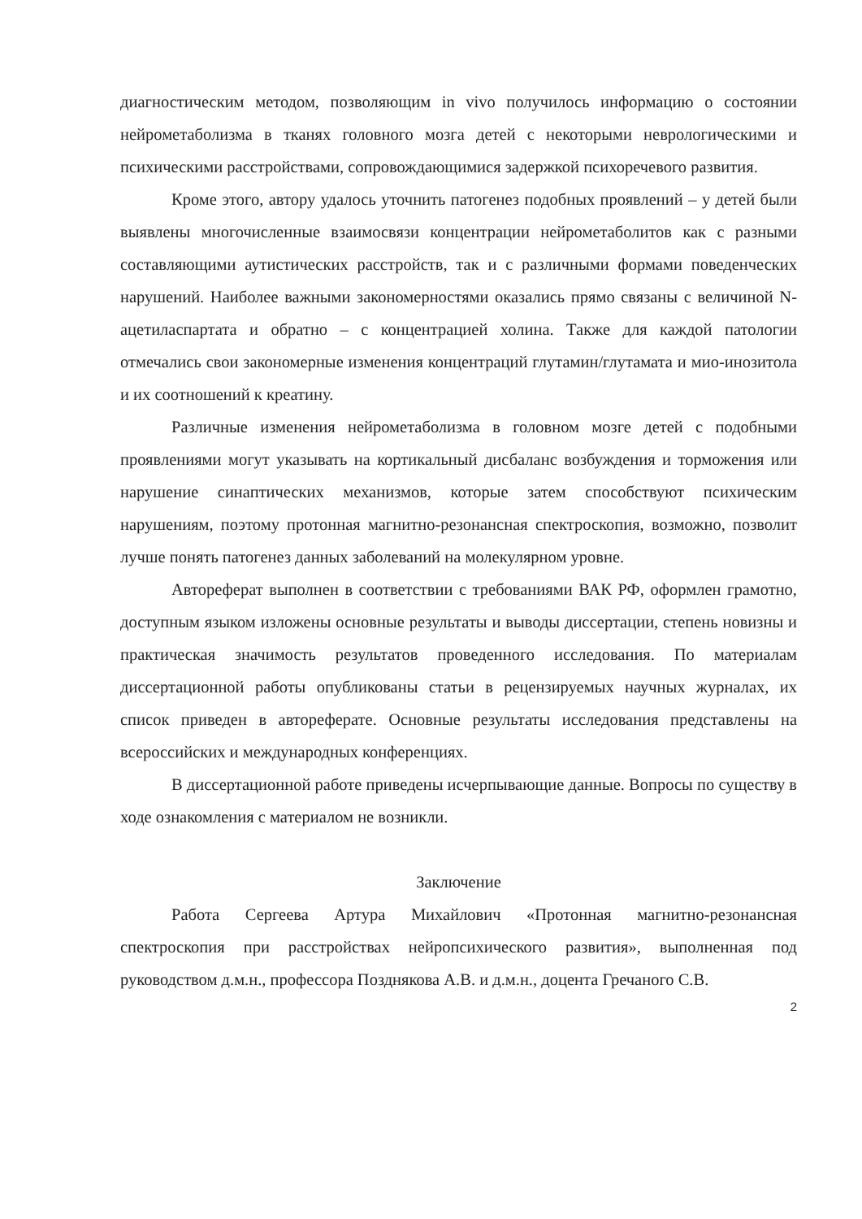диагностическим методом, позволяющим in vivo получилось информацию о состоянии нейрометаболизма в тканях головного мозга детей с некоторыми неврологическими и психическими расстройствами, сопровождающимися задержкой психоречевого развития.
Кроме этого, автору удалось уточнить патогенез подобных проявлений – у детей были выявлены многочисленные взаимосвязи концентрации нейрометаболитов как с разными составляющими аутистических расстройств, так и с различными формами поведенческих нарушений. Наиболее важными закономерностями оказались прямо связаны с величиной N-ацетиласпартата и обратно – с концентрацией холина. Также для каждой патологии отмечались свои закономерные изменения концентраций глутамин/глутамата и мио-инозитола и их соотношений к креатину.
Различные изменения нейрометаболизма в головном мозге детей с подобными проявлениями могут указывать на кортикальный дисбаланс возбуждения и торможения или нарушение синаптических механизмов, которые затем способствуют психическим нарушениям, поэтому протонная магнитно-резонансная спектроскопия, возможно, позволит лучше понять патогенез данных заболеваний на молекулярном уровне.
Автореферат выполнен в соответствии с требованиями ВАК РФ, оформлен грамотно, доступным языком изложены основные результаты и выводы диссертации, степень новизны и практическая значимость результатов проведенного исследования. По материалам диссертационной работы опубликованы статьи в рецензируемых научных журналах, их список приведен в автореферате. Основные результаты исследования представлены на всероссийских и международных конференциях.
В диссертационной работе приведены исчерпывающие данные. Вопросы по существу в ходе ознакомления с материалом не возникли.
Заключение
Работа Сергеева Артура Михайлович «Протонная магнитно-резонансная спектроскопия при расстройствах нейропсихического развития», выполненная под руководством д.м.н., профессора Позднякова А.В. и д.м.н., доцента Гречаного С.В.
2